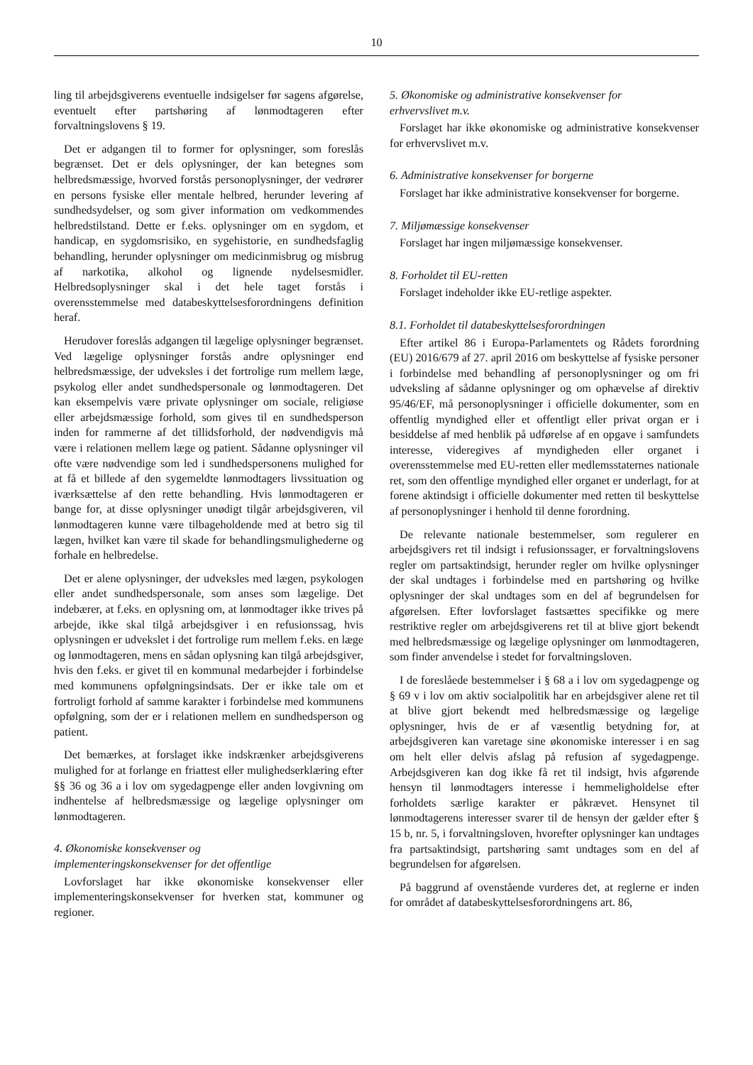10
ling til arbejdsgiverens eventuelle indsigelser før sagens afgørelse, eventuelt efter partshøring af lønmodtageren efter forvaltningslovens § 19.
Det er adgangen til to former for oplysninger, som foreslås begrænset. Det er dels oplysninger, der kan betegnes som helbredsmæssige, hvorved forstås personoplysninger, der vedrører en persons fysiske eller mentale helbred, herunder levering af sundhedsydelser, og som giver information om vedkommendes helbredstilstand. Dette er f.eks. oplysninger om en sygdom, et handicap, en sygdomsrisiko, en sygehistorie, en sundhedsfaglig behandling, herunder oplysninger om medicinmisbrug og misbrug af narkotika, alkohol og lignende nydelsesmidler. Helbredsoplysninger skal i det hele taget forstås i overensstemmelse med databeskyttelsesforordningens definition heraf.
Herudover foreslås adgangen til lægelige oplysninger begrænset. Ved lægelige oplysninger forstås andre oplysninger end helbredsmæssige, der udveksles i det fortrolige rum mellem læge, psykolog eller andet sundhedspersonale og lønmodtageren. Det kan eksempelvis være private oplysninger om sociale, religiøse eller arbejdsmæssige forhold, som gives til en sundhedsperson inden for rammerne af det tillidsforhold, der nødvendigvis må være i relationen mellem læge og patient. Sådanne oplysninger vil ofte være nødvendige som led i sundhedspersonens mulighed for at få et billede af den sygemeldte lønmodtagers livssituation og iværksættelse af den rette behandling. Hvis lønmodtageren er bange for, at disse oplysninger unødigt tilgår arbejdsgiveren, vil lønmodtageren kunne være tilbageholdende med at betro sig til lægen, hvilket kan være til skade for behandlingsmulighederne og forhale en helbredelse.
Det er alene oplysninger, der udveksles med lægen, psykologen eller andet sundhedspersonale, som anses som lægelige. Det indebærer, at f.eks. en oplysning om, at lønmodtager ikke trives på arbejde, ikke skal tilgå arbejdsgiver i en refusionssag, hvis oplysningen er udvekslet i det fortrolige rum mellem f.eks. en læge og lønmodtageren, mens en sådan oplysning kan tilgå arbejdsgiver, hvis den f.eks. er givet til en kommunal medarbejder i forbindelse med kommunens opfølgningsindsats. Der er ikke tale om et fortroligt forhold af samme karakter i forbindelse med kommunens opfølgning, som der er i relationen mellem en sundhedsperson og patient.
Det bemærkes, at forslaget ikke indskrænker arbejdsgiverens mulighed for at forlange en friattest eller mulighedserklæring efter §§ 36 og 36 a i lov om sygedagpenge eller anden lovgivning om indhentelse af helbredsmæssige og lægelige oplysninger om lønmodtageren.
4. Økonomiske konsekvenser og
implementeringskonsekvenser for det offentlige
Lovforslaget har ikke økonomiske konsekvenser eller implementeringskonsekvenser for hverken stat, kommuner og regioner.
5. Økonomiske og administrative konsekvenser for
erhvervslivet m.v.
Forslaget har ikke økonomiske og administrative konsekvenser for erhvervslivet m.v.
6. Administrative konsekvenser for borgerne
Forslaget har ikke administrative konsekvenser for borgerne.
7. Miljømæssige konsekvenser
Forslaget har ingen miljømæssige konsekvenser.
8. Forholdet til EU-retten
Forslaget indeholder ikke EU-retlige aspekter.
8.1. Forholdet til databeskyttelsesforordningen
Efter artikel 86 i Europa-Parlamentets og Rådets forordning (EU) 2016/679 af 27. april 2016 om beskyttelse af fysiske personer i forbindelse med behandling af personoplysninger og om fri udveksling af sådanne oplysninger og om ophævelse af direktiv 95/46/EF, må personoplysninger i officielle dokumenter, som en offentlig myndighed eller et offentligt eller privat organ er i besiddelse af med henblik på udførelse af en opgave i samfundets interesse, videregives af myndigheden eller organet i overensstemmelse med EU-retten eller medlemsstaternes nationale ret, som den offentlige myndighed eller organet er underlagt, for at forene aktindsigt i officielle dokumenter med retten til beskyttelse af personoplysninger i henhold til denne forordning.
De relevante nationale bestemmelser, som regulerer en arbejdsgivers ret til indsigt i refusionssager, er forvaltningslovens regler om partsaktindsigt, herunder regler om hvilke oplysninger der skal undtages i forbindelse med en partshøring og hvilke oplysninger der skal undtages som en del af begrundelsen for afgørelsen. Efter lovforslaget fastsættes specifikke og mere restriktive regler om arbejdsgiverens ret til at blive gjort bekendt med helbredsmæssige og lægelige oplysninger om lønmodtageren, som finder anvendelse i stedet for forvaltningsloven.
I de foreslåede bestemmelser i § 68 a i lov om sygedagpenge og § 69 v i lov om aktiv socialpolitik har en arbejdsgiver alene ret til at blive gjort bekendt med helbredsmæssige og lægelige oplysninger, hvis de er af væsentlig betydning for, at arbejdsgiveren kan varetage sine økonomiske interesser i en sag om helt eller delvis afslag på refusion af sygedagpenge. Arbejdsgiveren kan dog ikke få ret til indsigt, hvis afgørende hensyn til lønmodtagers interesse i hemmeligholdelse efter forholdets særlige karakter er påkrævet. Hensynet til lønmodtagerens interesser svarer til de hensyn der gælder efter § 15 b, nr. 5, i forvaltningsloven, hvorefter oplysninger kan undtages fra partsaktindsigt, partshøring samt undtages som en del af begrundelsen for afgørelsen.
På baggrund af ovenstående vurderes det, at reglerne er inden for området af databeskyttelsesforordningens art. 86,